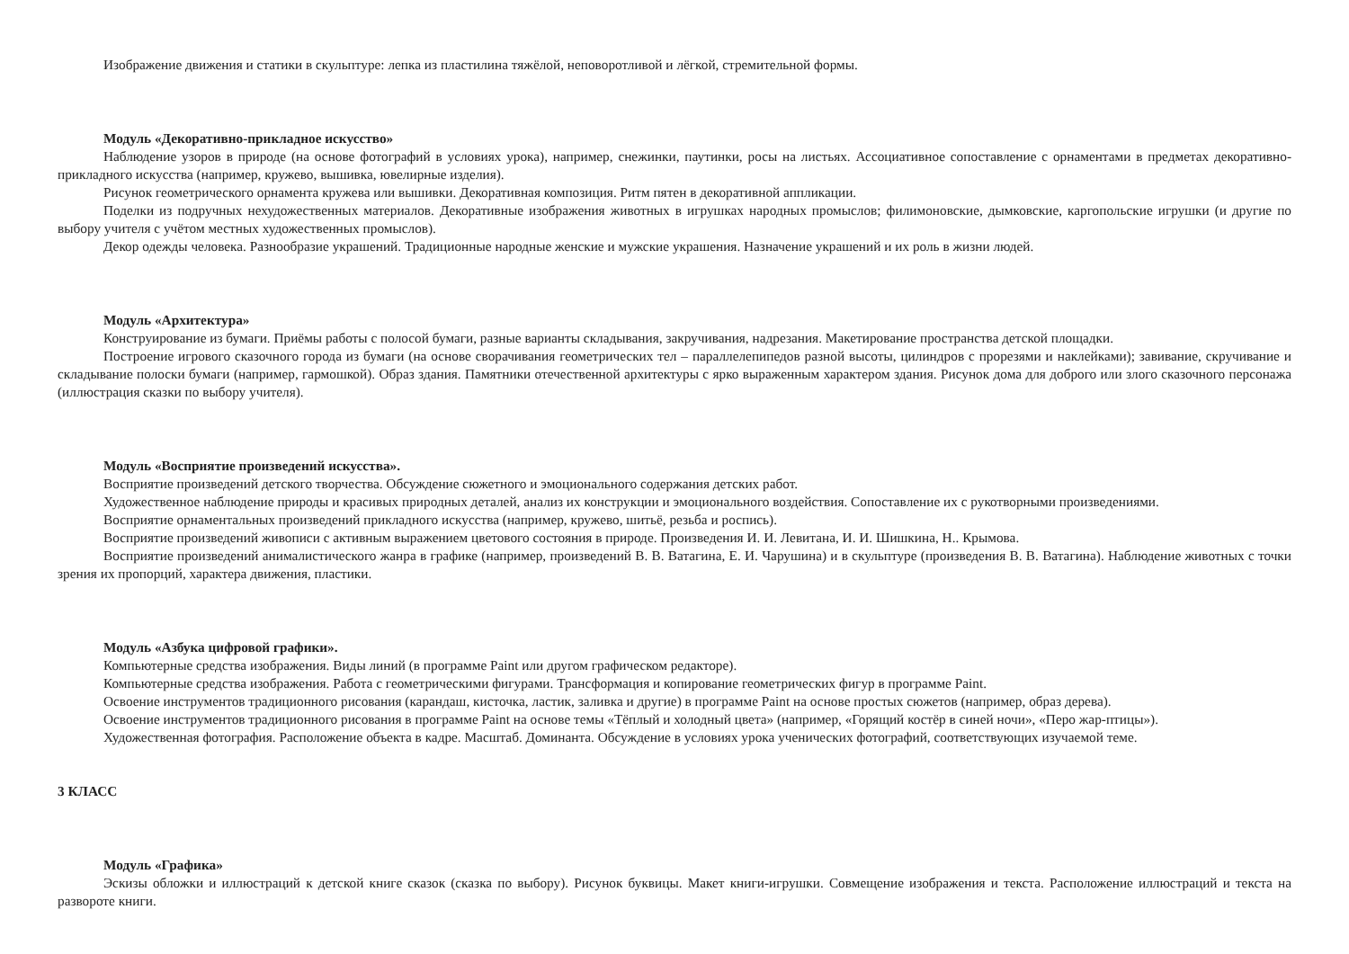Изображение движения и статики в скульптуре: лепка из пластилина тяжёлой, неповоротливой и лёгкой, стремительной формы.
Модуль «Декоративно-прикладное искусство»
Наблюдение узоров в природе (на основе фотографий в условиях урока), например, снежинки, паутинки, росы на листьях. Ассоциативное сопоставление с орнаментами в предметах декоративно-прикладного искусства (например, кружево, вышивка, ювелирные изделия).
Рисунок геометрического орнамента кружева или вышивки. Декоративная композиция. Ритм пятен в декоративной аппликации.
Поделки из подручных нехудожественных материалов. Декоративные изображения животных в игрушках народных промыслов; филимоновские, дымковские, каргопольские игрушки (и другие по выбору учителя с учётом местных художественных промыслов).
Декор одежды человека. Разнообразие украшений. Традиционные народные женские и мужские украшения. Назначение украшений и их роль в жизни людей.
Модуль «Архитектура»
Конструирование из бумаги. Приёмы работы с полосой бумаги, разные варианты складывания, закручивания, надрезания. Макетирование пространства детской площадки.
Построение игрового сказочного города из бумаги (на основе сворачивания геометрических тел – параллелепипедов разной высоты, цилиндров с прорезями и наклейками); завивание, скручивание и складывание полоски бумаги (например, гармошкой). Образ здания. Памятники отечественной архитектуры с ярко выраженным характером здания. Рисунок дома для доброго или злого сказочного персонажа (иллюстрация сказки по выбору учителя).
Модуль «Восприятие произведений искусства».
Восприятие произведений детского творчества. Обсуждение сюжетного и эмоционального содержания детских работ.
Художественное наблюдение природы и красивых природных деталей, анализ их конструкции и эмоционального воздействия. Сопоставление их с рукотворными произведениями.
Восприятие орнаментальных произведений прикладного искусства (например, кружево, шитьё, резьба и роспись).
Восприятие произведений живописи с активным выражением цветового состояния в природе. Произведения И. И. Левитана, И. И. Шишкина, Н.. Крымова.
Восприятие произведений анималистического жанра в графике (например, произведений В. В. Ватагина, Е. И. Чарушина) и в скульптуре (произведения В. В. Ватагина). Наблюдение животных с точки зрения их пропорций, характера движения, пластики.
Модуль «Азбука цифровой графики».
Компьютерные средства изображения. Виды линий (в программе Paint или другом графическом редакторе).
Компьютерные средства изображения. Работа с геометрическими фигурами. Трансформация и копирование геометрических фигур в программе Paint.
Освоение инструментов традиционного рисования (карандаш, кисточка, ластик, заливка и другие) в программе Paint на основе простых сюжетов (например, образ дерева).
Освоение инструментов традиционного рисования в программе Paint на основе темы «Тёплый и холодный цвета» (например, «Горящий костёр в синей ночи», «Перо жар-птицы»).
Художественная фотография. Расположение объекта в кадре. Масштаб. Доминанта. Обсуждение в условиях урока ученических фотографий, соответствующих изучаемой теме.
3 КЛАСС
Модуль «Графика»
Эскизы обложки и иллюстраций к детской книге сказок (сказка по выбору). Рисунок буквицы. Макет книги-игрушки. Совмещение изображения и текста. Расположение иллюстраций и текста на развороте книги.